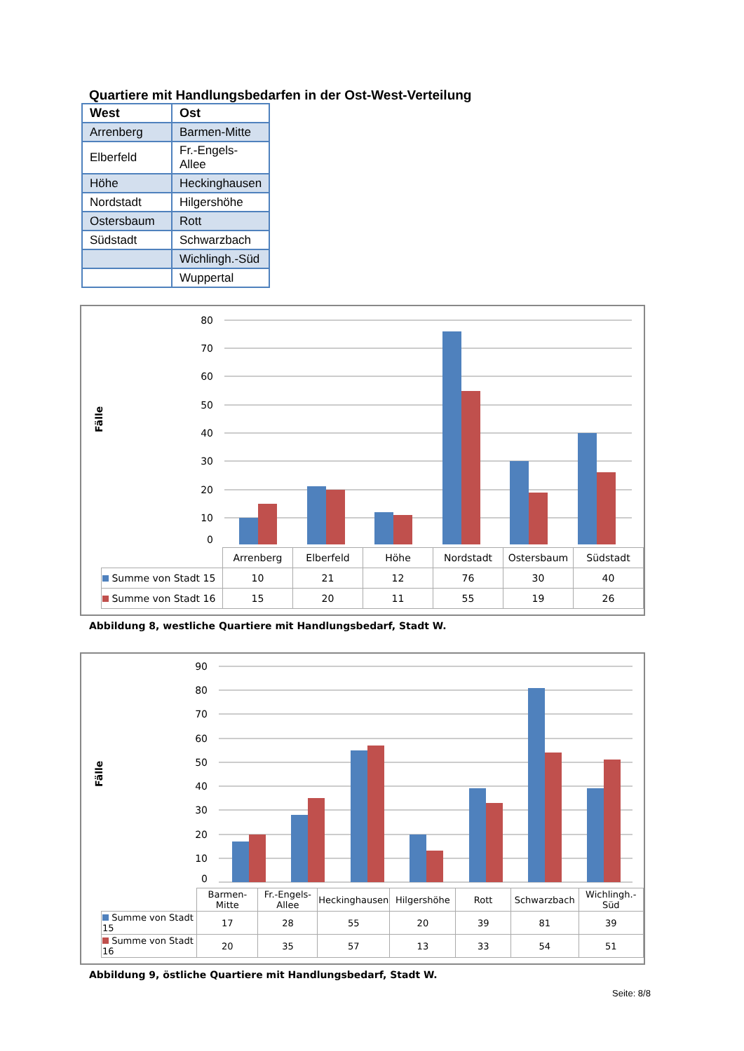Quartiere mit Handlungsbedarfen in der Ost-West-Verteilung
| West | Ost |
| --- | --- |
| Arrenberg | Barmen-Mitte |
| Elberfeld | Fr.-Engels-Allee |
| Höhe | Heckinghausen |
| Nordstadt | Hilgershöhe |
| Ostersbaum | Rott |
| Südstadt | Schwarzbach |
| | Wichlingh.-Süd |
| | Wuppertal |
Fälle
80
70
60
50
40
30
20
10
0
| | Arrenberg | Elberfeld | Höhe | Nordstadt | Ostersbaum | Südstadt |
| Summe von Stadt 15 | 10 | 21 | 12 | 76 | 30 | 40 |
| Summe von Stadt 16 | 15 | 20 | 11 | 55 | 19 | 26 |
Abbildung 8, westliche Quartiere mit Handlungsbedarf, Stadt W.
Fälle
90
80
70
60
50
40
30
20
10
0
| | Barmen-Mitte | Fr.-Engels-Allee | Heckinghausen | Hilgershöhe | Rott | Schwarzbach | Wichlingh.-Süd |
| Summe von Stadt 15 | 17 | 28 | 55 | 20 | 39 | 81 | 39 |
| Summe von Stadt 16 | 20 | 35 | 57 | 13 | 33 | 54 | 51 |
Abbildung 9, östliche Quartiere mit Handlungsbedarf, Stadt W.
Seite: 8/8